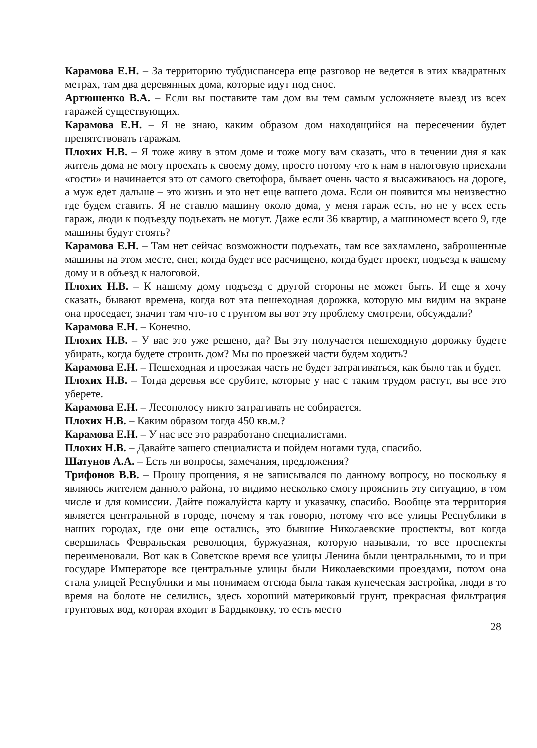Карамова Е.Н. – За территорию тубдиспансера еще разговор не ведется в этих квадратных метрах, там два деревянных дома, которые идут под снос.
Артюшенко В.А. – Если вы поставите там дом вы тем самым усложняете выезд из всех гаражей существующих.
Карамова Е.Н. – Я не знаю, каким образом дом находящийся на пересечении будет препятствовать гаражам.
Плохих Н.В. – Я тоже живу в этом доме и тоже могу вам сказать, что в течении дня я как житель дома не могу проехать к своему дому, просто потому что к нам в налоговую приехали «гости» и начинается это от самого светофора, бывает очень часто я высаживаюсь на дороге, а муж едет дальше – это жизнь и это нет еще вашего дома. Если он появится мы неизвестно где будем ставить. Я не ставлю машину около дома, у меня гараж есть, но не у всех есть гараж, люди к подъезду подъехать не могут. Даже если 36 квартир, а машиномест всего 9, где машины будут стоять?
Карамова Е.Н. – Там нет сейчас возможности подъехать, там все захламлено, заброшенные машины на этом месте, снег, когда будет все расчищено, когда будет проект, подъезд к вашему дому и в объезд к налоговой.
Плохих Н.В. – К нашему дому подъезд с другой стороны не может быть. И еще я хочу сказать, бывают времена, когда вот эта пешеходная дорожка, которую мы видим на экране она проседает, значит там что-то с грунтом вы вот эту проблему смотрели, обсуждали?
Карамова Е.Н. – Конечно.
Плохих Н.В. – У вас это уже решено, да? Вы эту получается пешеходную дорожку будете убирать, когда будете строить дом? Мы по проезжей части будем ходить?
Карамова Е.Н. – Пешеходная и проезжая часть не будет затрагиваться, как было так и будет.
Плохих Н.В. – Тогда деревья все срубите, которые у нас с таким трудом растут, вы все это уберете.
Карамова Е.Н. – Лесополосу никто затрагивать не собирается.
Плохих Н.В. – Каким образом тогда 450 кв.м.?
Карамова Е.Н. – У нас все это разработано специалистами.
Плохих Н.В. – Давайте вашего специалиста и пойдем ногами туда, спасибо.
Шатунов А.А. – Есть ли вопросы, замечания, предложения?
Трифонов В.В. – Прошу прощения, я не записывался по данному вопросу, но поскольку я являюсь жителем данного района, то видимо несколько смогу прояснить эту ситуацию, в том числе и для комиссии. Дайте пожалуйста карту и указачку, спасибо. Вообще эта территория является центральной в городе, почему я так говорю, потому что все улицы Республики в наших городах, где они еще остались, это бывшие Николаевские проспекты, вот когда свершилась Февральская революция, буржуазная, которую называли, то все проспекты переименовали. Вот как в Советское время все улицы Ленина были центральными, то и при государе Императоре все центральные улицы были Николаевскими проездами, потом она стала улицей Республики и мы понимаем отсюда была такая купеческая застройка, люди в то время на болоте не селились, здесь хороший материковый грунт, прекрасная фильтрация грунтовых вод, которая входит в Бардыковку, то есть место
28